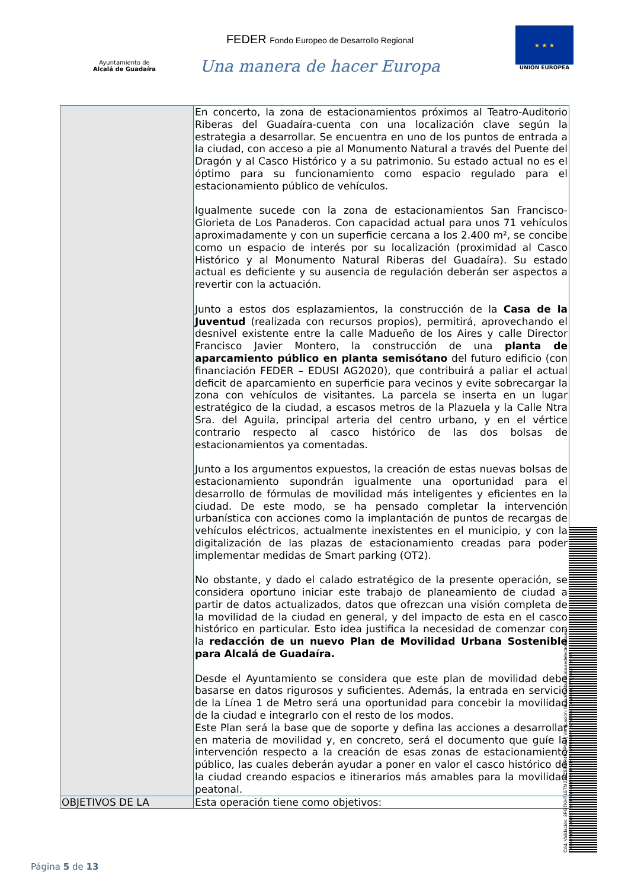Ayuntamiento de
Alcalá de Guadaíra
FEDER Fondo Europeo de Desarrollo Regional
Una manera de hacer Europa
★ ★ ★
UNIÓN EUROPEA
| | En concerto, la zona de estacionamientos próximos al Teatro-Auditorio Riberas del Guadaíra-cuenta con una localización clave según la estrategia a desarrollar. Se encuentra en uno de los puntos de entrada a la ciudad, con acceso a pie al Monumento Natural a través del Puente del Dragón y al Casco Histórico y a su patrimonio. Su estado actual no es el óptimo para su funcionamiento como espacio regulado para el estacionamiento público de vehículos. Igualmente sucede con la zona de estacionamientos San Francisco-Glorieta de Los Panaderos. Con capacidad actual para unos 71 vehículos aproximadamente y con un superficie cercana a los 2.400 m², se concibe como un espacio de interés por su localización (proximidad al Casco Histórico y al Monumento Natural Riberas del Guadaíra). Su estado actual es deficiente y su ausencia de regulación deberán ser aspectos a revertir con la actuación. Junto a estos dos esplazamientos, la construcción de la Casa de la Juventud (realizada con recursos propios), permitirá, aprovechando el desnivel existente entre la calle Madueño de los Aires y calle Director Francisco Javier Montero, la construcción de una planta de aparcamiento público en planta semisótano del futuro edificio (con financiación FEDER – EDUSI AG2020), que contribuirá a paliar el actual deficit de aparcamiento en superficie para vecinos y evite sobrecargar la zona con vehículos de visitantes. La parcela se inserta en un lugar estratégico de la ciudad, a escasos metros de la Plazuela y la Calle Ntra Sra. del Aguila, principal arteria del centro urbano, y en el vértice contrario respecto al casco histórico de las dos bolsas de estacionamientos ya comentadas. Junto a los argumentos expuestos, la creación de estas nuevas bolsas de estacionamiento supondrán igualmente una oportunidad para el desarrollo de fórmulas de movilidad más inteligentes y eficientes en la ciudad. De este modo, se ha pensado completar la intervención urbanística con acciones como la implantación de puntos de recargas de vehículos eléctricos, actualmente inexistentes en el municipio, y con la digitalización de las plazas de estacionamiento creadas para poder implementar medidas de Smart parking (OT2). No obstante, y dado el calado estratégico de la presente operación, se considera oportuno iniciar este trabajo de planeamiento de ciudad a partir de datos actualizados, datos que ofrezcan una visión completa de la movilidad de la ciudad en general, y del impacto de esta en el casco histórico en particular. Esto idea justifica la necesidad de comenzar con la redacción de un nuevo Plan de Movilidad Urbana Sostenible para Alcalá de Guadaíra. Desde el Ayuntamiento se considera que este plan de movilidad debe basarse en datos rigurosos y suficientes. Además, la entrada en servicio de la Línea 1 de Metro será una oportunidad para concebir la movilidad de la ciudad e integrarlo con el resto de los modos. Este Plan será la base que de soporte y defina las acciones a desarrollar en materia de movilidad y, en concreto, será el documento que guíe la intervención respecto a la creación de esas zonas de estacionamiento público, las cuales deberán ayudar a poner en valor el casco histórico de la ciudad creando espacios e itinerarios más amables para la movilidad peatonal. |
| OBJETIVOS DE LA | Esta operación tiene como objetivos: |
Cód. Validación: 3FGTKHTL5TM2JEZ53WR4KQPME | Verificación: https://ciudadalcala.sedelectronica.es/
Documento firmado electrónicamente desde la plataforma esPublico Gestiona | Página 5 de 13
Página 5 de 13